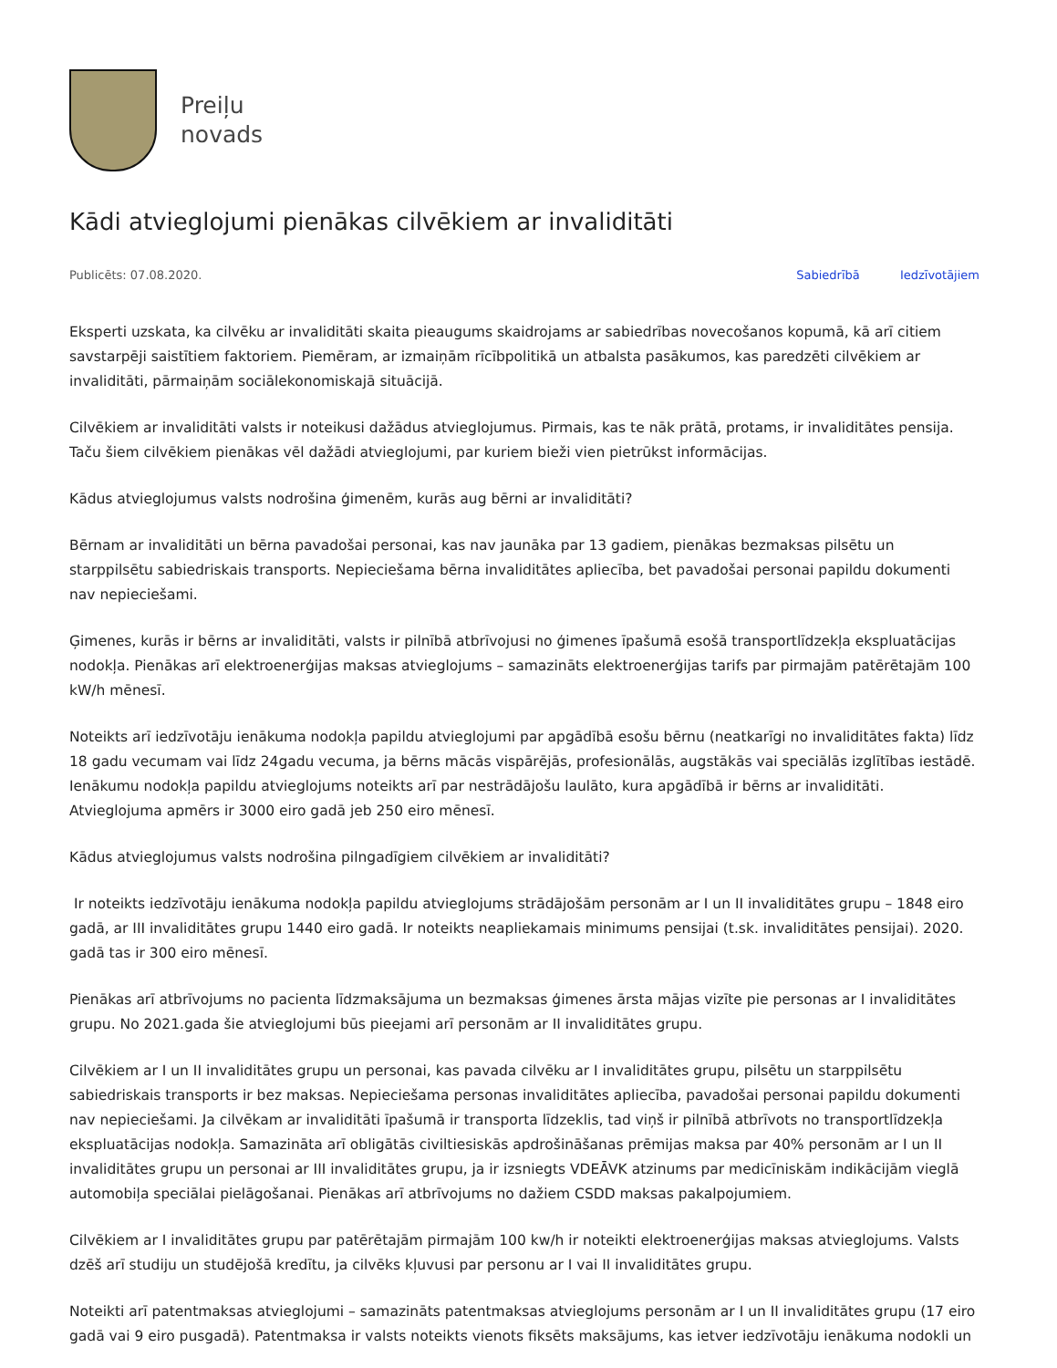Preiļu
novads
Kādi atvieglojumi pienākas cilvēkiem ar invaliditāti
Publicēts: 07.08.2020. Sabiedrībā Iedzīvotājiem
Eksperti uzskata, ka cilvēku ar invaliditāti skaita pieaugums skaidrojams ar sabiedrības novecošanos kopumā, kā arī citiem savstarpēji saistītiem faktoriem. Piemēram, ar izmaiņām rīcībpolitikā un atbalsta pasākumos, kas paredzēti cilvēkiem ar invaliditāti, pārmaiņām sociālekonomiskajā situācijā.
Cilvēkiem ar invaliditāti valsts ir noteikusi dažādus atvieglojumus. Pirmais, kas te nāk prātā, protams, ir invaliditātes pensija. Taču šiem cilvēkiem pienākas vēl dažādi atvieglojumi, par kuriem bieži vien pietrūkst informācijas.
Kādus atvieglojumus valsts nodrošina ģimenēm, kurās aug bērni ar invaliditāti?
Bērnam ar invaliditāti un bērna pavadošai personai, kas nav jaunāka par 13 gadiem, pienākas bezmaksas pilsētu un starppilsētu sabiedriskais transports. Nepieciešama bērna invaliditātes apliecība, bet pavadošai personai papildu dokumenti nav nepieciešami.
Ģimenes, kurās ir bērns ar invaliditāti, valsts ir pilnībā atbrīvojusi no ģimenes īpašumā esošā transportlīdzekļa ekspluatācijas nodokļa. Pienākas arī elektroenerģijas maksas atvieglojums – samazināts elektroenerģijas tarifs par pirmajām patērētajām 100 kW/h mēnesī.
Noteikts arī iedzīvotāju ienākuma nodokļa papildu atvieglojumi par apgādībā esošu bērnu (neatkarīgi no invaliditātes fakta) līdz 18 gadu vecumam vai līdz 24gadu vecuma, ja bērns mācās vispārējās, profesionālās, augstākās vai speciālās izglītības iestādē. Ienākumu nodokļa papildu atvieglojums noteikts arī par nestrādājošu laulāto, kura apgādībā ir bērns ar invaliditāti. Atvieglojuma apmērs ir 3000 eiro gadā jeb 250 eiro mēnesī.
Kādus atvieglojumus valsts nodrošina pilngadīgiem cilvēkiem ar invaliditāti?
Ir noteikts iedzīvotāju ienākuma nodokļa papildu atvieglojums strādājošām personām ar I un II invaliditātes grupu – 1848 eiro gadā, ar III invaliditātes grupu 1440 eiro gadā. Ir noteikts neapliekamais minimums pensijai (t.sk. invaliditātes pensijai). 2020. gadā tas ir 300 eiro mēnesī.
Pienākas arī atbrīvojums no pacienta līdzmaksājuma un bezmaksas ģimenes ārsta mājas vizīte pie personas ar I invaliditātes grupu. No 2021.gada šie atvieglojumi būs pieejami arī personām ar II invaliditātes grupu.
Cilvēkiem ar I un II invaliditātes grupu un personai, kas pavada cilvēku ar I invaliditātes grupu, pilsētu un starppilsētu sabiedriskais transports ir bez maksas. Nepieciešama personas invaliditātes apliecība, pavadošai personai papildu dokumenti nav nepieciešami. Ja cilvēkam ar invaliditāti īpašumā ir transporta līdzeklis, tad viņš ir pilnībā atbrīvots no transportlīdzekļa ekspluatācijas nodokļa. Samazināta arī obligātās civiltiesiskās apdrošināšanas prēmijas maksa par 40% personām ar I un II invaliditātes grupu un personai ar III invaliditātes grupu, ja ir izsniegts VDEĀVK atzinums par medicīniskām indikācijām vieglā automobiļa speciālai pielāgošanai. Pienākas arī atbrīvojums no dažiem CSDD maksas pakalpojumiem.
Cilvēkiem ar I invaliditātes grupu par patērētajām pirmajām 100 kw/h ir noteikti elektroenerģijas maksas atvieglojums. Valsts dzēš arī studiju un studējošā kredītu, ja cilvēks kļuvusi par personu ar I vai II invaliditātes grupu.
Noteikti arī patentmaksas atvieglojumi – samazināts patentmaksas atvieglojums personām ar I un II invaliditātes grupu (17 eiro gadā vai 9 eiro pusgadā). Patentmaksa ir valsts noteikts vienots fiksēts maksājums, kas ietver iedzīvotāju ienākuma nodokli un